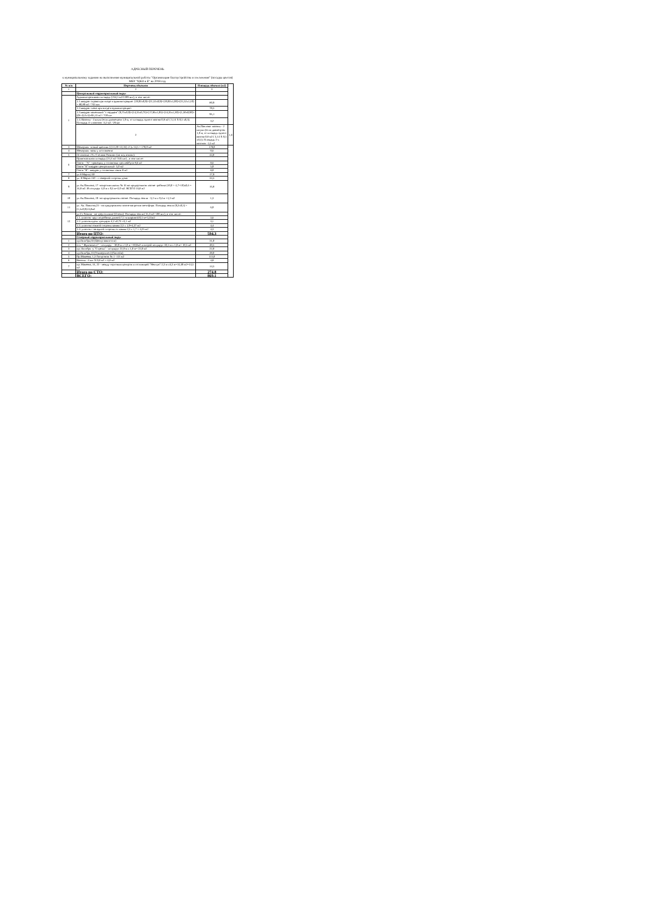АДРЕСНЫЙ ПЕРЕЧЕНЬ
к муниципальному заданию на выполнения муниципальной работы "Организация благоустройства и озеленения" (посадка цветов) МБУ "ЦКО и Б" на 2018 год.
| № п/п | Перечень объектов | Площадь объекта (м2) | |
| --- | --- | --- | --- |
| 1 | 2 | 3 | |
| | Центральный территориальный округ | | |
| 1 | Административная площадь (254,5 м2/2209 шт.), в том числе: | | |
| | 1.1.квадрат справа при входе в администрацию: (19,92х0,9)+(21,52х0,9)+(19,92х1,00)+(21,52х1,10) = 80,89 м2 / 745 шт. | 80,9 | |
| | 1.2.квадрат слева при входе в администрацию | 78,5 | |
| | 1.3.квадрат маленький "с сердцем" (9,75х0,9)+(14,35х0,75)+(17,85х1,05)+(14,35х1,30)+(1,50х0,90)+((9+4):2х5)=95,13 м2 / 720 шт | 95,1 | |
| | 1.4. Вазоны - 4 штук (если диаметром 1,0 м, то площадь одного вазона 0,8 м2 ( 3,14 Х 0,5 х0,5). Площадь 4-х вазонов -3,2 м2 / 29 шт | 3,2 | |
| | 2 | Ак.Павлова- вазоны - 2 штуки (если диаметром 1,0 м, то площадь одного вазона 0,8 м2 ( 3,14 Х 0,5 х0,5). Площадь 2-х вазонов -1,6 м2 | 1,6 |
| 3 | Мемориал -новый цветник ( (12,20+12,35) :2 )х 14,5 = 178,0 м2 | 178,0 | |
| 4 | Мемориал -вазы у постамента | 0,6 | |
| 5 | Остановка «Ул. Степана Разина» (на ж/д вокзал). | 44,0 | |
| 6 | Привокзальная площадь (21,6 м2 /345 шт) , в том числе: | | |
| | Газон - "А" -трапеция, у остановки троллейбуса-8,6 м2 | 8,6 | |
| | Газон "Б"-квадрат центральный- 5,0 м2 | 5,0 | |
| | Газон "В"- квадрат у остановки такси-8 м2 | 8,0 | |
| 7 | ул.8 Марта,130 | 17,9 | |
| 8 | ул. 8 Марта 150 - с северной стороны дома | 33,5 | |
| 9 | ул.Ак.Павлова, 17 -напротив школы № 16 на придорожном газоне -рабатка (10,0 + 4,7+10)х0,6 = 14,8 м2. И полукруг 4,0 м х 0,5 м=2,0 м2. ВСЕГО 16,8 м2 | 16,8 | |
| 10 | ул.Ак.Павлова, 19 -на придорожном газоне. Площадь земли - 3,2 м х 0,4 м =1,3 м2 | 1,3 | |
| 11 | ул. Ак. Павлова,23 - на придорожном газоне напротив светофора. Площадь земли (9,3х0,5) + (1,5х0,9)=6,0м2 | 6,0 | |
| 12 | ул.Ст Разина - на треугольнике (Олени). Площадь земли (15,3 м2/ 108 шт.), в том числе: | | |
| | 1.1. участок- круг из рабатки длиной 7,1 м шириной 0,5 м=3,55м2 | 3,6 | |
| | 1.2. участок вдоль тротуара: 4,2 х0,73 =3,1 м2 | 3,1 | |
| | 1.3. участокс южной стороны камня:2,3 х 1,9=4,37 м2 | 4,4 | |
| | 1.4. участок с западной стороны от камня:2,5 х 1,7 = 4,25 м2 | 4,3 | |
| | Итого по ЦТО: | 594,3 | |
| | Северный территориальный округ | | |
| 1 | пр.Октября,66 (Центр занятости) | 31,0 | |
| 2 | ост. " Жуковского" - полукруг - 30,0 м х 1,0 м =30,0м2 и второй полукруг 10,5 м х 1,0 м= 10,5 м2 | 40,5 | |
| 3 | пр. Октября -у "Стрелы" - полукруг 22,0 м х 1,0 м= 22,0 м2 | 22,0 | |
| 4 | пр.Октября,16 (Университет) (бассейн) | 49,0 | |
| 5 | Пр.Макеева, 1,3 Гастроном № 1 -113 м2 | 113,0 | |
| 6 | Вазоны - 6 шт Х 0,8 м2 = 4,8 м2 | 4,8 | |
| 7 | пр. Макеева, 16, 22 - между торговым центром и гостиницей "Нептун":2,3 м х6,3 м=14,49 м2=14,5 м2 | 14,5 | |
| | Итого по СТО: | 274,8 | |
| | ВСЕГО: | 869,1 | |